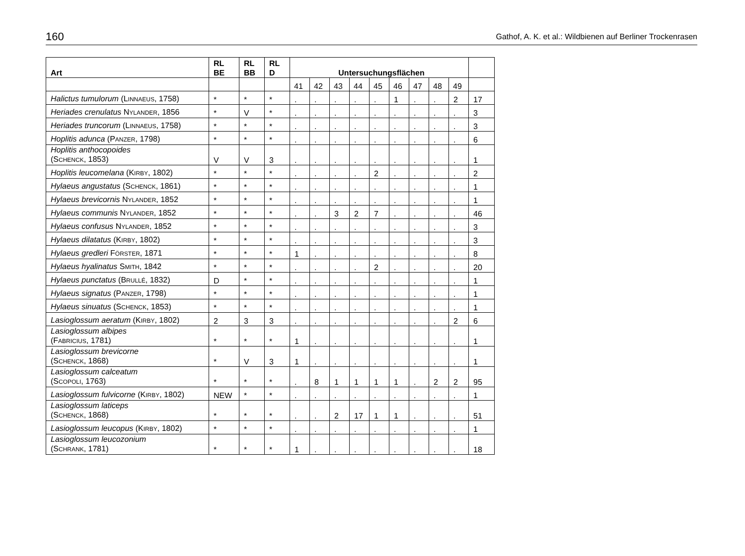160 Gathof, A. K. et al.: Wildbienen auf Berliner Trockenrasen
| Art | RL BE | RL BB | RL D | Untersuchungsflächen | | | | | | | | | |
| --- | --- | --- | --- | --- | --- | --- | --- | --- | --- | --- | --- | --- | --- |
| | | | | 41 | 42 | 43 | 44 | 45 | 46 | 47 | 48 | 49 | |
| Halictus tumulorum (L INNAEUS , 1758) | * | * | * | . | . | . | . | . | 1 | . | . | 2 | 17 |
| Heriades crenulatus N YLANDER , 1856 | * | V | * | . | . | . | . | . | . | . | . | . | 3 |
| Heriades truncorum (L INNAEUS , 1758) | * | * | * | . | . | . | . | . | . | . | . | . | 3 |
| Hoplitis adunca (P ANZER , 1798) | * | * | * | . | . | . | . | . | . | . | . | . | 6 |
| Hoplitis anthocopoides (S CHENCK , 1853) | V | V | 3 | . | . | . | . | . | . | . | . | . | 1 |
| Hoplitis leucomelana (K IRBY , 1802) | * | * | * | . | . | . | . | 2 | . | . | . | . | 2 |
| Hylaeus angustatus (S CHENCK , 1861) | * | * | * | . | . | . | . | . | . | . | . | . | 1 |
| Hylaeus brevicornis N YLANDER , 1852 | * | * | * | . | . | . | . | . | . | . | . | . | 1 |
| Hylaeus communis N YLANDER , 1852 | * | * | * | . | . | 3 | 2 | 7 | . | . | . | . | 46 |
| Hylaeus confusus N YLANDER , 1852 | * | * | * | . | . | . | . | . | . | . | . | . | 3 |
| Hylaeus dilatatus (K IRBY , 1802) | * | * | * | . | . | . | . | . | . | . | . | . | 3 |
| Hylaeus gredleri F ÖRSTER , 1871 | * | * | * | 1 | . | . | . | . | . | . | . | . | 8 |
| Hylaeus hyalinatus S MITH , 1842 | * | * | * | . | . | . | . | 2 | . | . | . | . | 20 |
| Hylaeus punctatus (B RULLÉ , 1832) | D | * | * | . | . | . | . | . | . | . | . | . | 1 |
| Hylaeus signatus (P ANZER , 1798) | * | * | * | . | . | . | . | . | . | . | . | . | 1 |
| Hylaeus sinuatus (S CHENCK , 1853) | * | * | * | . | . | . | . | . | . | . | . | . | 1 |
| Lasioglossum aeratum (K IRBY , 1802) | 2 | 3 | 3 | . | . | . | . | . | . | . | . | 2 | 6 |
| Lasioglossum albipes (F ABRICIUS , 1781) | * | * | * | 1 | . | . | . | . | . | . | . | . | 1 |
| Lasioglossum brevicorne (S CHENCK , 1868) | * | V | 3 | 1 | . | . | . | . | . | . | . | . | 1 |
| Lasioglossum calceatum (S COPOLI , 1763) | * | * | * | . | 8 | 1 | 1 | 1 | 1 | . | 2 | 2 | 95 |
| Lasioglossum fulvicorne (K IRBY , 1802) | NEW | * | * | . | . | . | . | . | . | . | . | . | 1 |
| Lasioglossum laticeps (S CHENCK , 1868) | * | * | * | . | . | 2 | 17 | 1 | 1 | . | . | . | 51 |
| Lasioglossum leucopus (K IRBY , 1802) | * | * | * | . | . | . | . | . | . | . | . | . | 1 |
| Lasioglossum leucozonium (S CHRANK , 1781) | * | * | * | 1 | . | . | . | . | . | . | . | . | 18 |